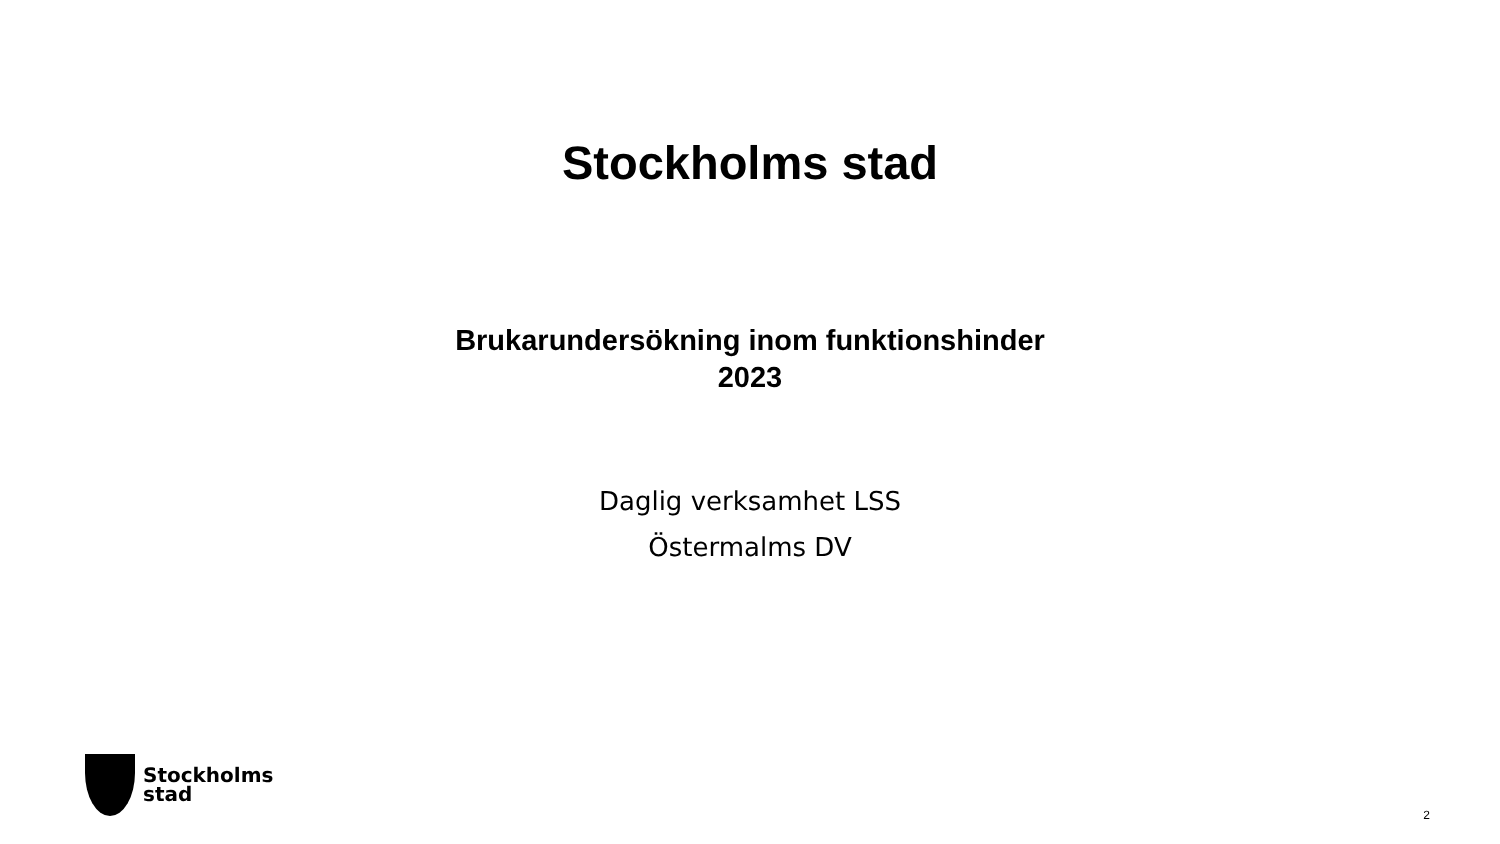Stockholms stad
Brukarundersökning inom funktionshinder
2023
Daglig verksamhet LSS
Östermalms DV
Stockholms
stad
2